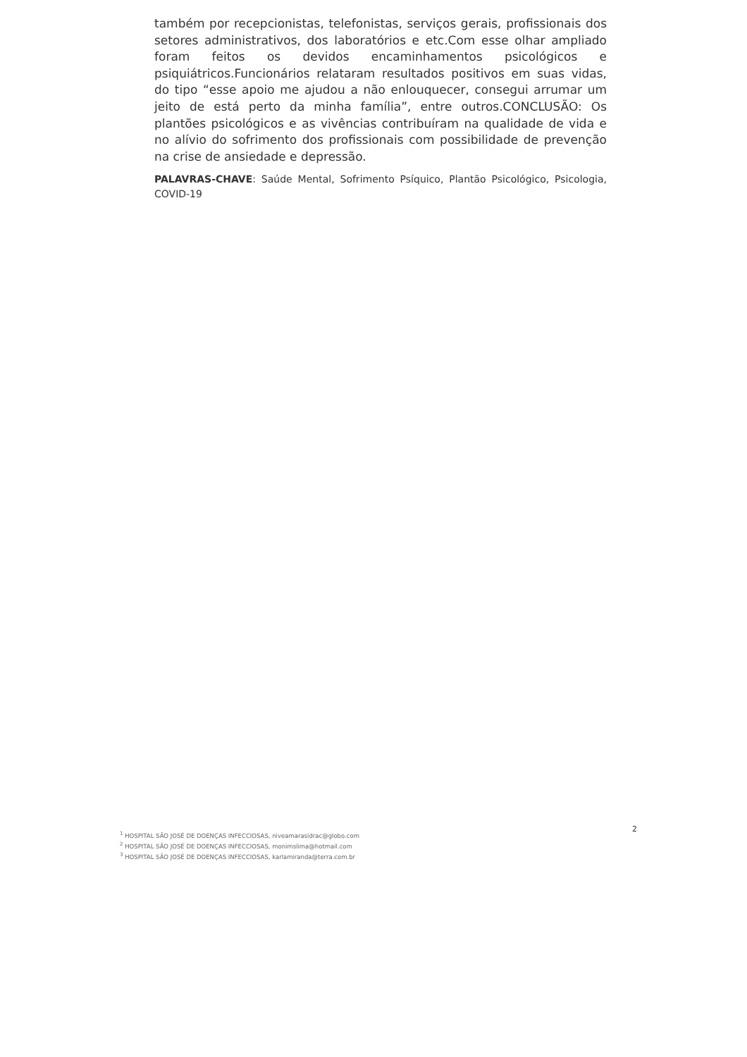também por recepcionistas, telefonistas, serviços gerais, profissionais dos setores administrativos, dos laboratórios e etc.Com esse olhar ampliado foram feitos os devidos encaminhamentos psicológicos e psiquiátricos.Funcionários relataram resultados positivos em suas vidas, do tipo “esse apoio me ajudou a não enlouquecer, consegui arrumar um jeito de está perto da minha família”, entre outros.CONCLUSÃO: Os plantões psicológicos e as vivências contribuíram na qualidade de vida e no alívio do sofrimento dos profissionais com possibilidade de prevenção na crise de ansiedade e depressão.
PALAVRAS-CHAVE: Saúde Mental, Sofrimento Psíquico, Plantão Psicológico, Psicologia, COVID-19
2
<sup>1</sup> HOSPITAL SÃO JOSÉ DE DOENÇAS INFECCIOSAS, niveamarasidrac@globo.com
<sup>2</sup> HOSPITAL SÃO JOSÉ DE DOENÇAS INFECCIOSAS, monimslima@hotmail.com
<sup>3</sup> HOSPITAL SÃO JOSÉ DE DOENÇAS INFECCIOSAS, karlamiranda@terra.com.br